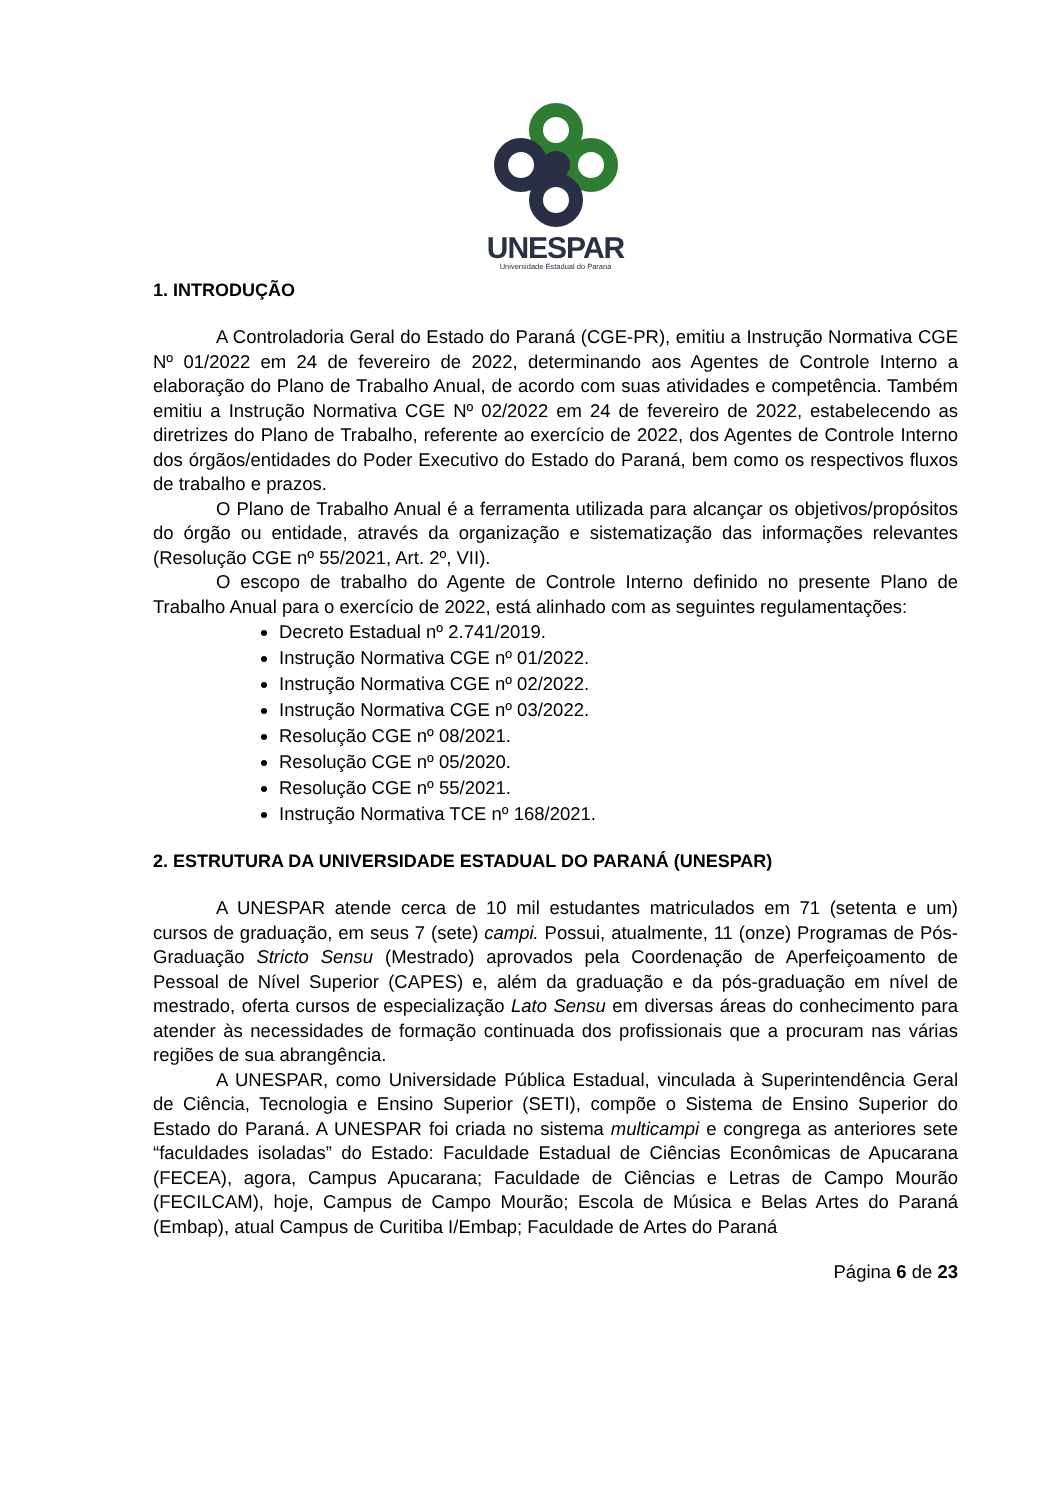UNESPAR
Universidade Estadual do Paraná
1. INTRODUÇÃO
A Controladoria Geral do Estado do Paraná (CGE-PR), emitiu a Instrução Normativa CGE Nº 01/2022 em 24 de fevereiro de 2022, determinando aos Agentes de Controle Interno a elaboração do Plano de Trabalho Anual, de acordo com suas atividades e competência. Também emitiu a Instrução Normativa CGE Nº 02/2022 em 24 de fevereiro de 2022, estabelecendo as diretrizes do Plano de Trabalho, referente ao exercício de 2022, dos Agentes de Controle Interno dos órgãos/entidades do Poder Executivo do Estado do Paraná, bem como os respectivos fluxos de trabalho e prazos.
O Plano de Trabalho Anual é a ferramenta utilizada para alcançar os objetivos/propósitos do órgão ou entidade, através da organização e sistematização das informações relevantes (Resolução CGE nº 55/2021, Art. 2º, VII).
O escopo de trabalho do Agente de Controle Interno definido no presente Plano de Trabalho Anual para o exercício de 2022, está alinhado com as seguintes regulamentações:
Decreto Estadual nº 2.741/2019.
Instrução Normativa CGE nº 01/2022.
Instrução Normativa CGE nº 02/2022.
Instrução Normativa CGE nº 03/2022.
Resolução CGE nº 08/2021.
Resolução CGE nº 05/2020.
Resolução CGE nº 55/2021.
Instrução Normativa TCE nº 168/2021.
2. ESTRUTURA DA UNIVERSIDADE ESTADUAL DO PARANÁ (UNESPAR)
A UNESPAR atende cerca de 10 mil estudantes matriculados em 71 (setenta e um) cursos de graduação, em seus 7 (sete) campi. Possui, atualmente, 11 (onze) Programas de Pós-Graduação Stricto Sensu (Mestrado) aprovados pela Coordenação de Aperfeiçoamento de Pessoal de Nível Superior (CAPES) e, além da graduação e da pós-graduação em nível de mestrado, oferta cursos de especialização Lato Sensu em diversas áreas do conhecimento para atender às necessidades de formação continuada dos profissionais que a procuram nas várias regiões de sua abrangência.
A UNESPAR, como Universidade Pública Estadual, vinculada à Superintendência Geral de Ciência, Tecnologia e Ensino Superior (SETI), compõe o Sistema de Ensino Superior do Estado do Paraná. A UNESPAR foi criada no sistema multicampi e congrega as anteriores sete “faculdades isoladas” do Estado: Faculdade Estadual de Ciências Econômicas de Apucarana (FECEA), agora, Campus Apucarana; Faculdade de Ciências e Letras de Campo Mourão (FECILCAM), hoje, Campus de Campo Mourão; Escola de Música e Belas Artes do Paraná (Embap), atual Campus de Curitiba I/Embap; Faculdade de Artes do Paraná
Página 6 de 23